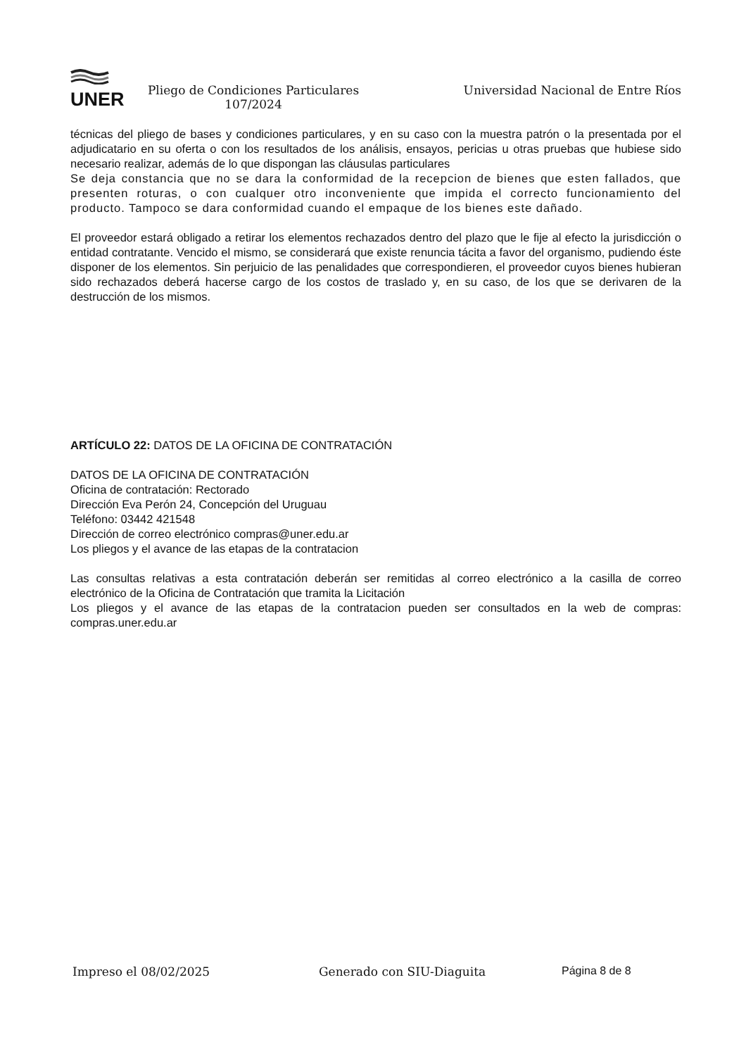UNER
Pliego de Condiciones Particulares 107/2024
Universidad Nacional de Entre Ríos
técnicas del pliego de bases y condiciones particulares, y en su caso con la muestra patrón o la presentada por el adjudicatario en su oferta o con los resultados de los análisis, ensayos, pericias u otras pruebas que hubiese sido necesario realizar, además de lo que dispongan las cláusulas particulares
Se deja constancia que no se dara la conformidad de la recepcion de bienes que esten fallados, que presenten roturas, o con cualquer otro inconveniente que impida el correcto funcionamiento del producto. Tampoco se dara conformidad cuando el empaque de los bienes este dañado.
El proveedor estará obligado a retirar los elementos rechazados dentro del plazo que le fije al efecto la jurisdicción o entidad contratante. Vencido el mismo, se considerará que existe renuncia tácita a favor del organismo, pudiendo éste disponer de los elementos. Sin perjuicio de las penalidades que correspondieren, el proveedor cuyos bienes hubieran sido rechazados deberá hacerse cargo de los costos de traslado y, en su caso, de los que se derivaren de la destrucción de los mismos.
ARTÍCULO 22: DATOS DE LA OFICINA DE CONTRATACIÓN
DATOS DE LA OFICINA DE CONTRATACIÓN
Oficina de contratación: Rectorado
Dirección Eva Perón 24, Concepción del Uruguau
Teléfono: 03442 421548
Dirección de correo electrónico compras@uner.edu.ar
Los pliegos y el avance de las etapas de la contratacion
Las consultas relativas a esta contratación deberán ser remitidas al correo electrónico a la casilla de correo electrónico de la Oficina de Contratación que tramita la Licitación
Los pliegos y el avance de las etapas de la contratacion pueden ser consultados en la web de compras: compras.uner.edu.ar
Impreso el 08/02/2025 Generado con SIU-Diaguita Página 8 de 8